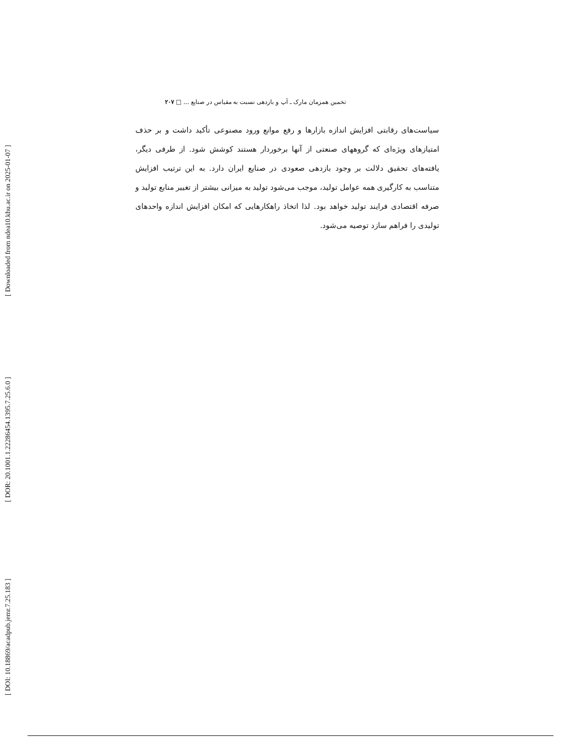تخمین همزمان مارک ـ آپ و بازدهی نسبت به مقیاس در صنایع ... □ ۲۰۷
سیاست‌های رقابتی افزایش اندازه بازارها و رفع موانع ورود مصنوعی تأکید داشت و بر حذف امتیازهای ویژه‌ای که گروههای صنعتی از آنها برخوردار هستند کوشش شود. از طرفی دیگر، یافته‌های تحقیق دلالت بر وجود بازدهی صعودی در صنایع ایران دارد. به این ترتیب افزایش متناسب به کارگیری همه عوامل تولید، موجب می‌شود تولید به میزانی بیشتر از تغییر منابع تولید و صرفه اقتصادی فرایند تولید خواهد بود. لذا اتخاذ راهکارهایی که امکان افزایش اندازه واحدهای تولیدی را فراهم سازد توصیه می‌شود.
[ Downloaded from ndea10.khu.ac.ir on 2025-01-07 ]
[ DOR: 20.1001.1.22286454.1395.7.25.6.0 ]
[ DOI: 10.18869/acadpub.jemr.7.25.183 ]